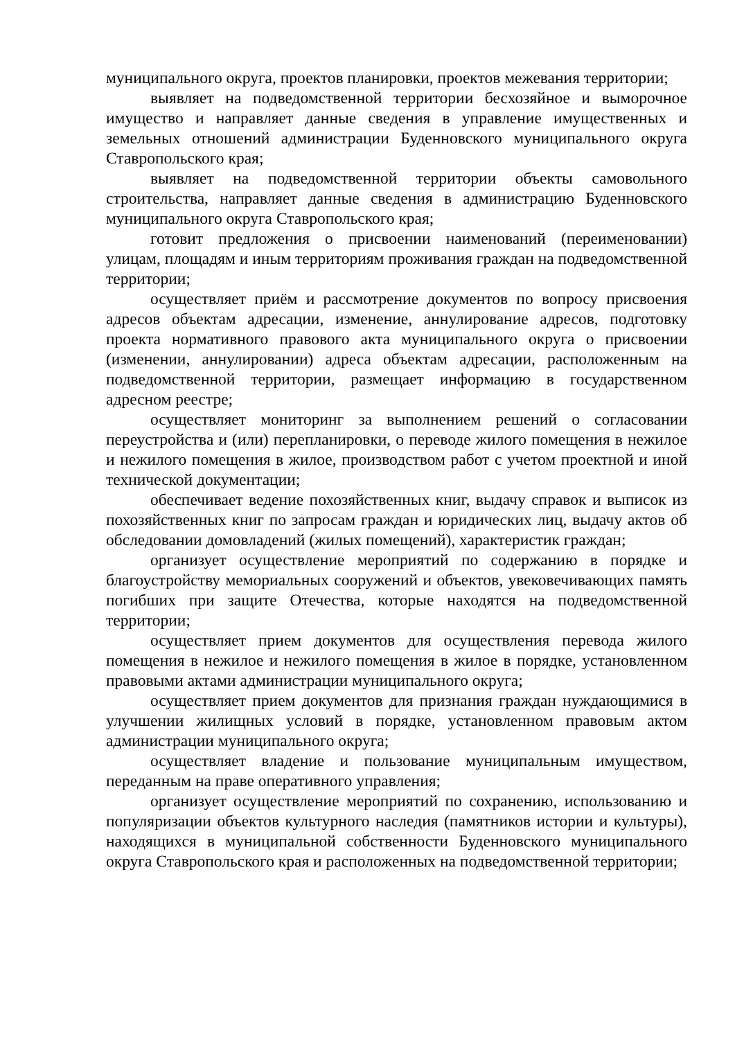муниципального округа, проектов планировки, проектов межевания территории;
выявляет на подведомственной территории бесхозяйное и выморочное имущество и направляет данные сведения в управление имущественных и земельных отношений администрации Буденновского муниципального округа Ставропольского края;
выявляет на подведомственной территории объекты самовольного строительства, направляет данные сведения в администрацию Буденновского муниципального округа Ставропольского края;
готовит предложения о присвоении наименований (переименовании) улицам, площадям и иным территориям проживания граждан на подведомственной территории;
осуществляет приём и рассмотрение документов по вопросу присвоения адресов объектам адресации, изменение, аннулирование адресов, подготовку проекта нормативного правового акта муниципального округа о присвоении (изменении, аннулировании) адреса объектам адресации, расположенным на подведомственной территории, размещает информацию в государственном адресном реестре;
осуществляет мониторинг за выполнением решений о согласовании переустройства и (или) перепланировки, о переводе жилого помещения в нежилое и нежилого помещения в жилое, производством работ с учетом проектной и иной технической документации;
обеспечивает ведение похозяйственных книг, выдачу справок и выписок из похозяйственных книг по запросам граждан и юридических лиц, выдачу актов об обследовании домовладений (жилых помещений), характеристик граждан;
организует осуществление мероприятий по содержанию в порядке и благоустройству мемориальных сооружений и объектов, увековечивающих память погибших при защите Отечества, которые находятся на подведомственной территории;
осуществляет прием документов для осуществления перевода жилого помещения в нежилое и нежилого помещения в жилое в порядке, установленном правовыми актами администрации муниципального округа;
осуществляет прием документов для признания граждан нуждающимися в улучшении жилищных условий в порядке, установленном правовым актом администрации муниципального округа;
осуществляет владение и пользование муниципальным имуществом, переданным на праве оперативного управления;
организует осуществление мероприятий по сохранению, использованию и популяризации объектов культурного наследия (памятников истории и культуры), находящихся в муниципальной собственности Буденновского муниципального округа Ставропольского края и расположенных на подведомственной территории;